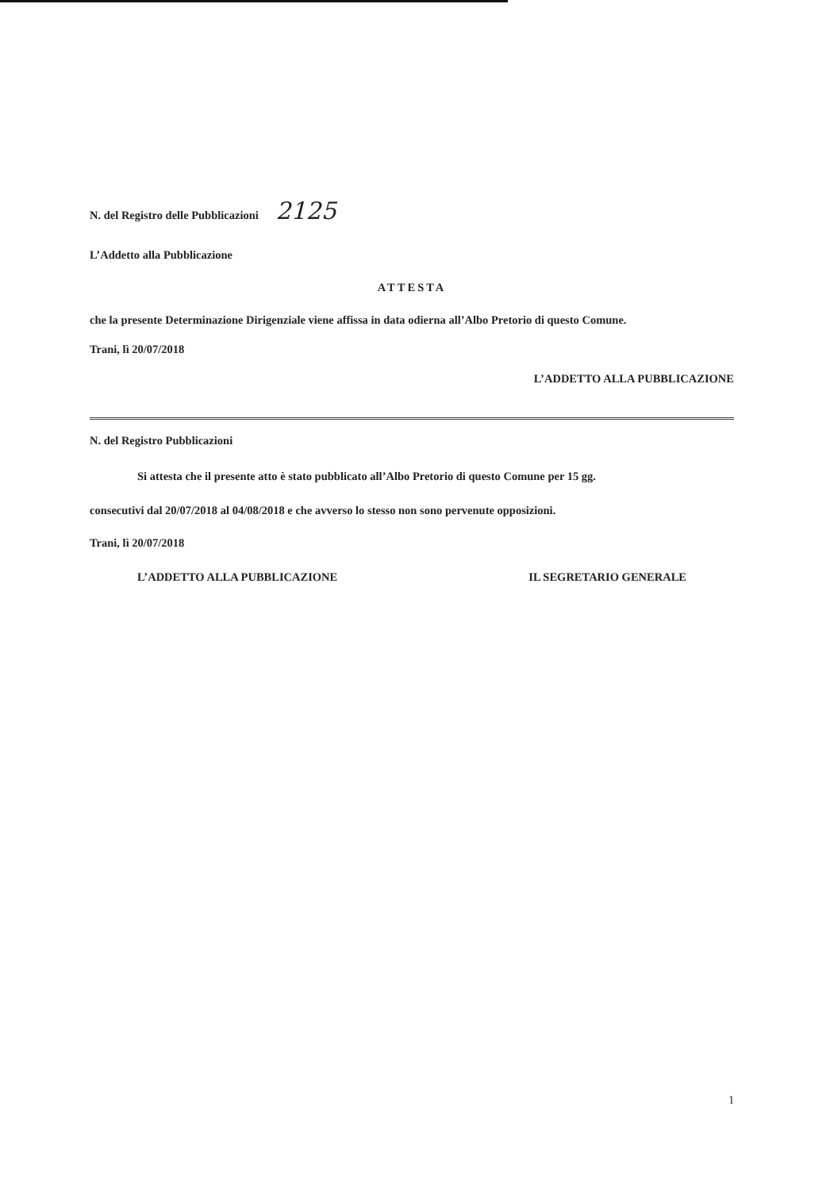N. del Registro delle Pubblicazioni 2125
L’Addetto alla Pubblicazione
ATTESTA
che la presente Determinazione Dirigenziale viene affissa in data odierna all’Albo Pretorio di questo Comune.
Trani, lì 20/07/2018
L’ADDETTO ALLA PUBBLICAZIONE
N. del Registro Pubblicazioni
Si attesta che il presente atto è stato pubblicato all’Albo Pretorio di questo Comune per 15 gg.
consecutivi dal 20/07/2018 al 04/08/2018 e che avverso lo stesso non sono pervenute opposizioni.
Trani, lì 20/07/2018
L’ADDETTO ALLA PUBBLICAZIONE IL SEGRETARIO GENERALE
1